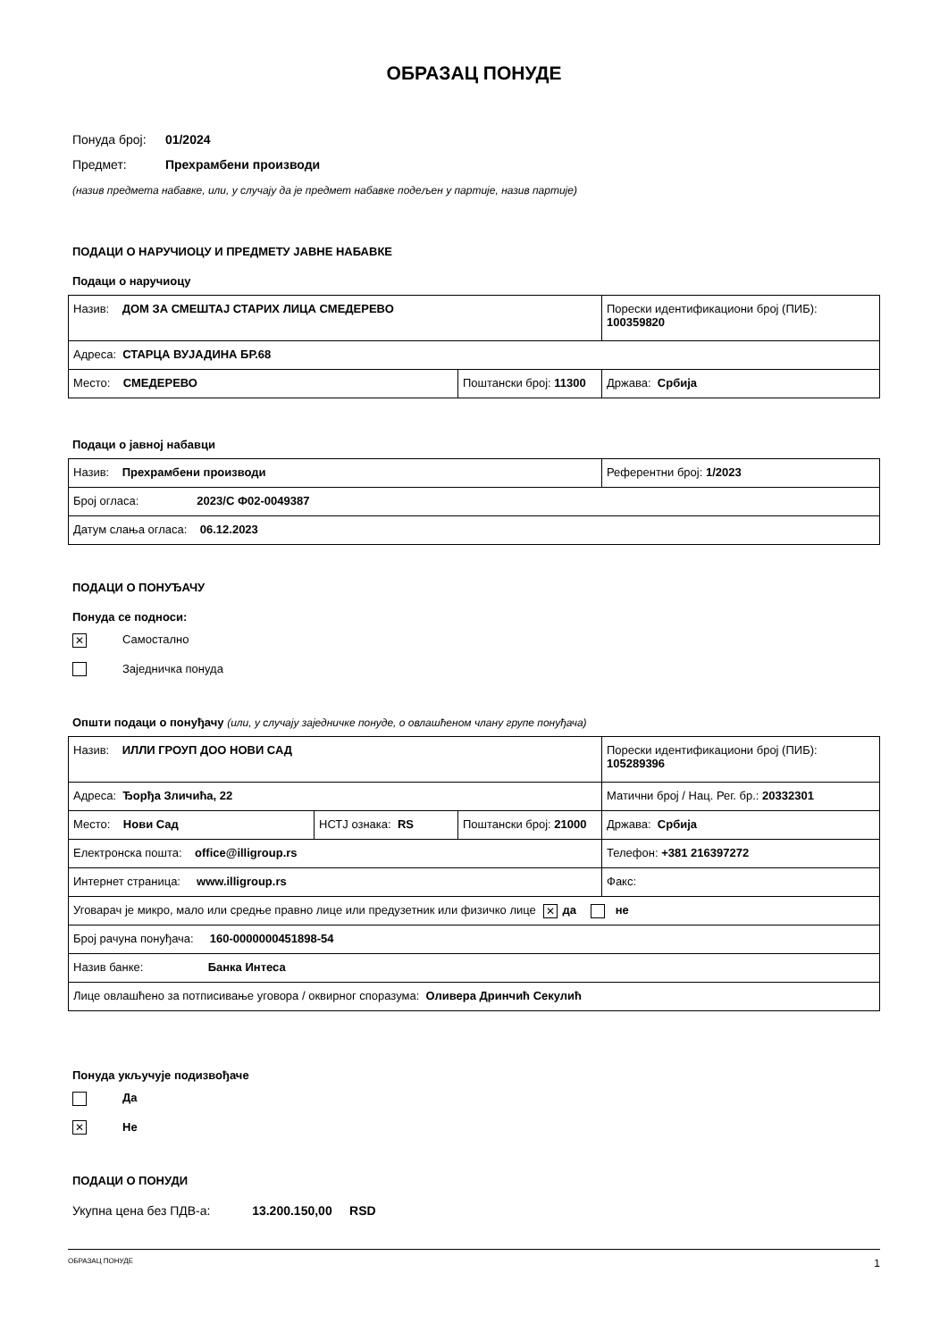ОБРАЗАЦ ПОНУДЕ
Понуда број: 01/2024
Предмет: Прехрамбени производи
(назив предмета набавке, или, у случају да је предмет набавке подељен у партије, назив партије)
ПОДАЦИ О НАРУЧИОЦУ И ПРЕДМЕТУ ЈАВНЕ НАБАВКЕ
Подаци о наручиоцу
| Назив: ДОМ ЗА СМЕШТАЈ СТАРИХ ЛИЦА СМЕДЕРЕВО | | Порески идентификациони број (ПИБ): 100359820 |
| Адреса: СТАРЦА ВУЈАДИНА БР.68 | | |
| Место: СМЕДЕРЕВО | Поштански број: 11300 | Држава: Србија |
Подаци о јавној набавци
| Назив: Прехрамбени производи | Референтни број: 1/2023 |
| Број огласа: 2023/С Ф02-0049387 | |
| Датум слања огласа: 06.12.2023 | |
ПОДАЦИ О ПОНУЂАЧУ
Понуда се подноси:
✕ Самостално
Заједничка понуда
Општи подаци о понуђачу (или, у случају заједничке понуде, о овлашћеном члану групе понуђача)
| Назив: ИЛЛИ ГРОУП ДОО НОВИ САД | | | Порески идентификациони број (ПИБ): 105289396 |
| Адреса: Ђорђа Зличића, 22 | | | Матични број / Нац. Рег. бр.: 20332301 |
| Место: Нови Сад | НСТЈ ознака: RS | Поштански број: 21000 | Држава: Србија |
| Електронска пошта: office@illigroup.rs | | | Телефон: +381 216397272 |
| Интернет страница: www.illigroup.rs | | | Факс: |
| Уговарач је микро, мало или средње правно лице или предузетник или физичко лице ✕ да не | | | |
| Број рачуна понуђача: 160-0000000451898-54 | | | |
| Назив банке: Банка Интеса | | | |
| Лице овлашћено за потписивање уговора / оквирног споразума: Оливера Дринчић Секулић | | | |
Понуда укључује подизвођаче
Да
✕ Не
ПОДАЦИ О ПОНУДИ
Укупна цена без ПДВ-а: 13.200.150,00 RSD
ОБРАЗАЦ ПОНУДЕ 1